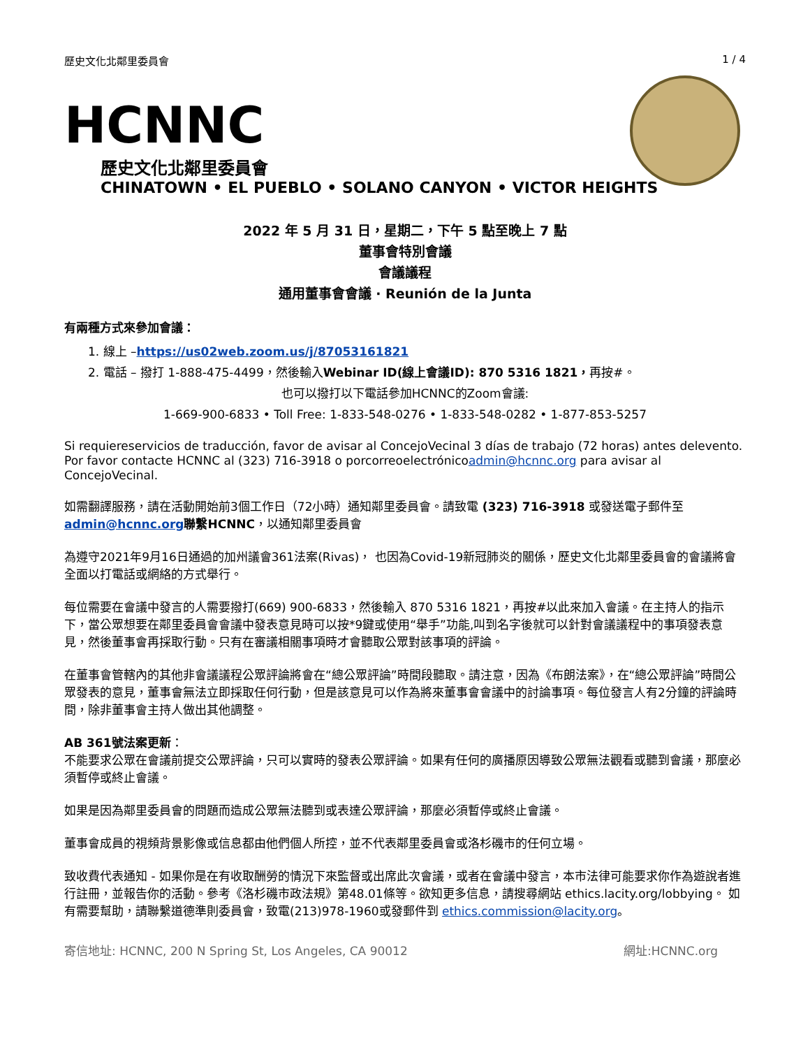歷史文化北鄰里委員會 1 / 4
HCNNC
歷史文化北鄰里委員會
CHINATOWN • EL PUEBLO • SOLANO CANYON • VICTOR HEIGHTS
2022 年 5 月 31 日，星期二，下午 5 點至晚上 7 點
董事會特別會議
會議議程
通用董事會會議 · Reunión de la Junta
有兩種方式來參加會議：
1. 線上 –https://us02web.zoom.us/j/87053161821
2. 電話 – 撥打 1-888-475-4499，然後輸入Webinar ID(線上會議ID): 870 5316 1821，再按#。
也可以撥打以下電話參加HCNNC的Zoom會議:
1-669-900-6833 • Toll Free: 1-833-548-0276 • 1-833-548-0282 • 1-877-853-5257
Si requiereservicios de traducción, favor de avisar al ConcejoVecinal 3 días de trabajo (72 horas) antes delevento. Por favor contacte HCNNC al (323) 716-3918 o porcorreoelectrónicoadmin@hcnnc.org para avisar al ConcejoVecinal.
如需翻譯服務，請在活動開始前3個工作日（72小時）通知鄰里委員會。請致電 (323) 716-3918 或發送電子郵件至admin@hcnnc.org 聯繫HCNNC，以通知鄰里委員會
為遵守2021年9月16日通過的加州議會361法案(Rivas)， 也因為Covid-19新冠肺炎的關係，歷史文化北鄰里委員會的會議將會全面以打電話或網絡的方式舉行。
每位需要在會議中發言的人需要撥打(669) 900-6833，然後輸入 870 5316 1821，再按#以此來加入會議。在主持人的指示下，當公眾想要在鄰里委員會會議中發表意見時可以按*9鍵或使用“舉手”功能,叫到名字後就可以針對會議議程中的事項發表意見，然後董事會再採取行動。只有在審議相關事項時才會聽取公眾對該事項的評論。
在董事會管轄內的其他非會議議程公眾評論將會在“總公眾評論”時間段聽取。請注意，因為《布朗法案》，在“總公眾評論”時間公眾發表的意見，董事會無法立即採取任何行動，但是該意見可以作為將來董事會會議中的討論事項。每位發言人有2分鐘的評論時間，除非董事會主持人做出其他調整。
AB 361號法案更新：
不能要求公眾在會議前提交公眾評論，只可以實時的發表公眾評論。如果有任何的廣播原因導致公眾無法觀看或聽到會議，那麼必須暫停或終止會議。
如果是因為鄰里委員會的問題而造成公眾無法聽到或表達公眾評論，那麼必須暫停或終止會議。
董事會成員的視頻背景影像或信息都由他們個人所控，並不代表鄰里委員會或洛杉磯市的任何立場。
致收費代表通知 - 如果你是在有收取酬勞的情況下來監督或出席此次會議，或者在會議中發言，本市法律可能要求你作為遊說者進行註冊，並報告你的活動。參考《洛杉磯市政法規》第48.01條等。欲知更多信息，請搜尋網站 ethics.lacity.org/lobbying。 如有需要幫助，請聯繫道德準則委員會，致電(213)978-1960或發郵件到 ethics.commission@lacity.org。
寄信地址: HCNNC, 200 N Spring St, Los Angeles, CA 90012 網址:HCNNC.org